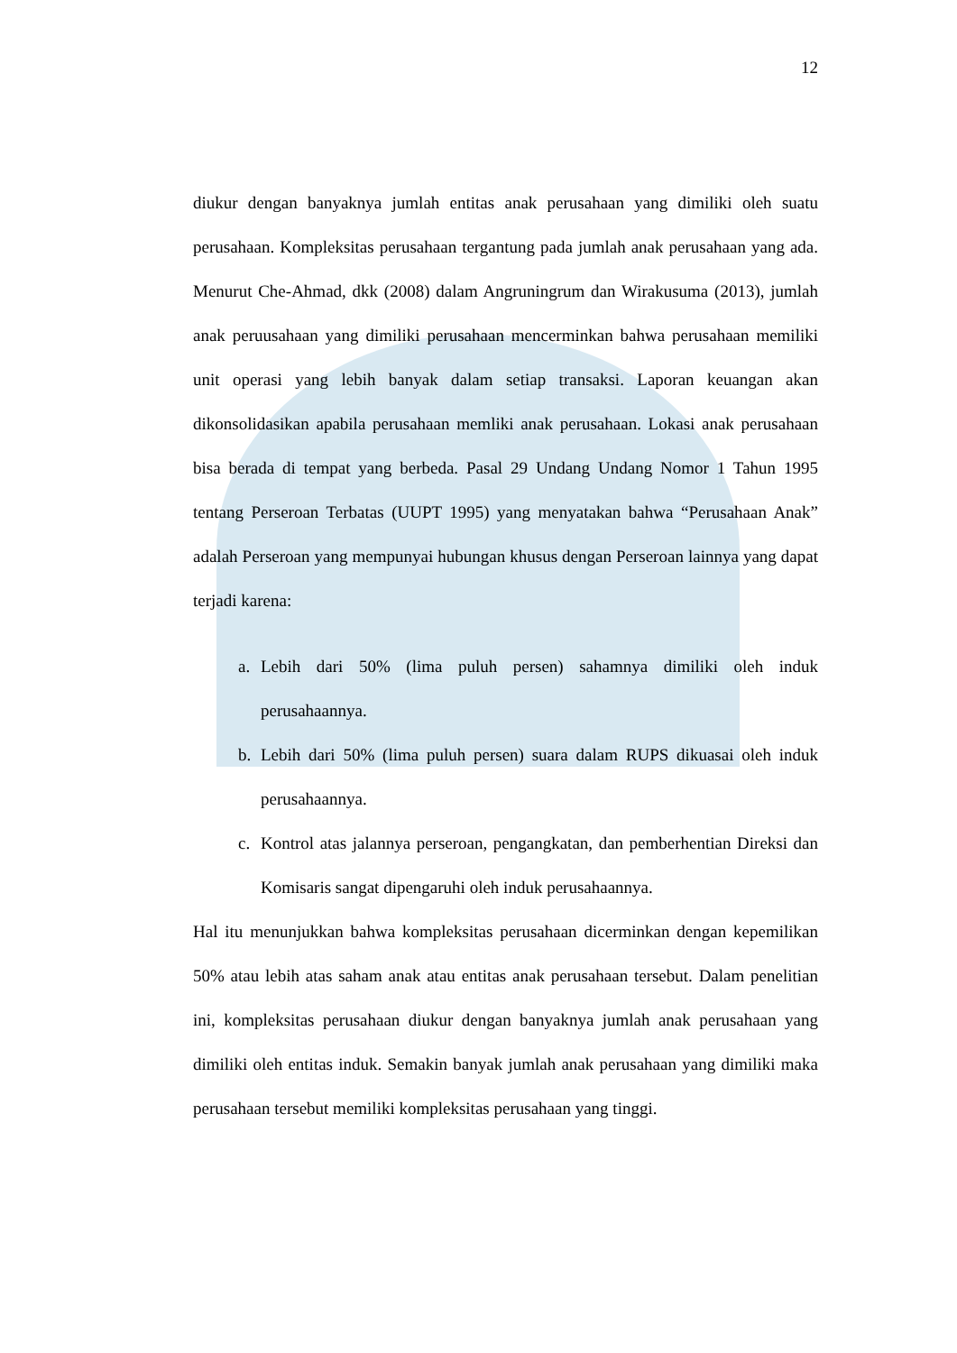12
diukur dengan banyaknya jumlah entitas anak perusahaan yang dimiliki oleh suatu perusahaan. Kompleksitas perusahaan tergantung pada jumlah anak perusahaan yang ada. Menurut Che-Ahmad, dkk (2008) dalam Angruningrum dan Wirakusuma (2013), jumlah anak peruusahaan yang dimiliki perusahaan mencerminkan bahwa perusahaan memiliki unit operasi yang lebih banyak dalam setiap transaksi. Laporan keuangan akan dikonsolidasikan apabila perusahaan memliki anak perusahaan. Lokasi anak perusahaan bisa berada di tempat yang berbeda. Pasal 29 Undang Undang Nomor 1 Tahun 1995 tentang Perseroan Terbatas (UUPT 1995) yang menyatakan bahwa “Perusahaan Anak” adalah Perseroan yang mempunyai hubungan khusus dengan Perseroan lainnya yang dapat terjadi karena:
a. Lebih dari 50% (lima puluh persen) sahamnya dimiliki oleh induk perusahaannya.
b. Lebih dari 50% (lima puluh persen) suara dalam RUPS dikuasai oleh induk perusahaannya.
c. Kontrol atas jalannya perseroan, pengangkatan, dan pemberhentian Direksi dan Komisaris sangat dipengaruhi oleh induk perusahaannya.
Hal itu menunjukkan bahwa kompleksitas perusahaan dicerminkan dengan kepemilikan 50% atau lebih atas saham anak atau entitas anak perusahaan tersebut. Dalam penelitian ini, kompleksitas perusahaan diukur dengan banyaknya jumlah anak perusahaan yang dimiliki oleh entitas induk. Semakin banyak jumlah anak perusahaan yang dimiliki maka perusahaan tersebut memiliki kompleksitas perusahaan yang tinggi.